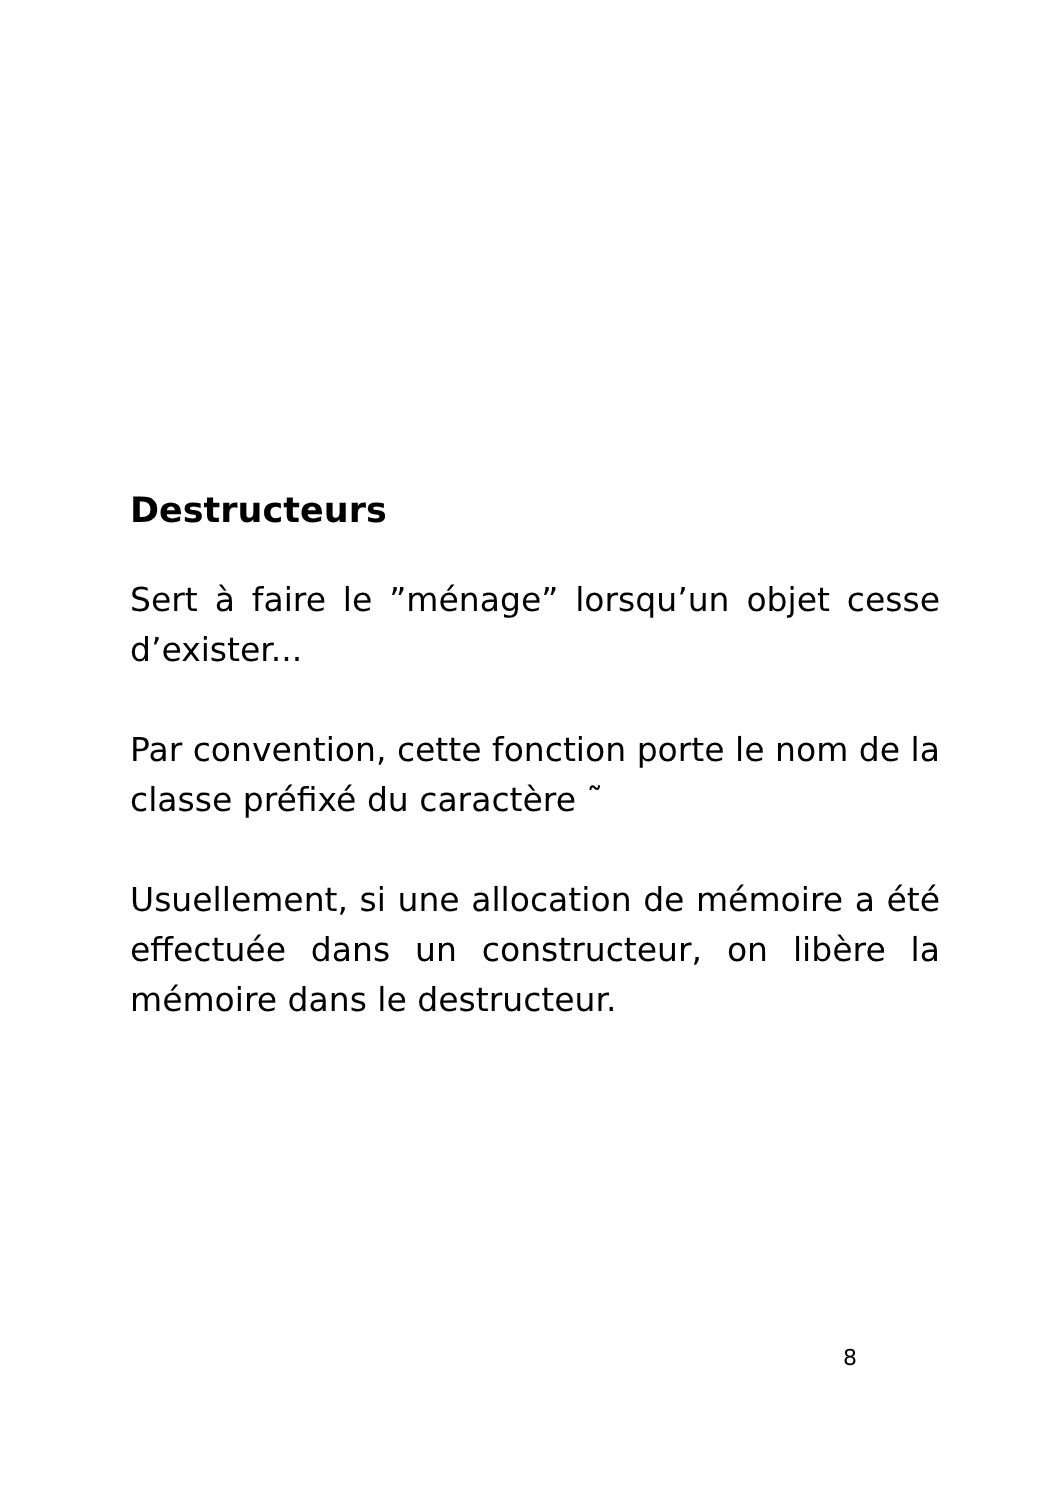Destructeurs
Sert à faire le ”ménage” lorsqu’un objet cesse d’exister...
Par convention, cette fonction porte le nom de la classe préfixé du caractère ˜
Usuellement, si une allocation de mémoire a été effectuée dans un constructeur, on libère la mémoire dans le destructeur.
8